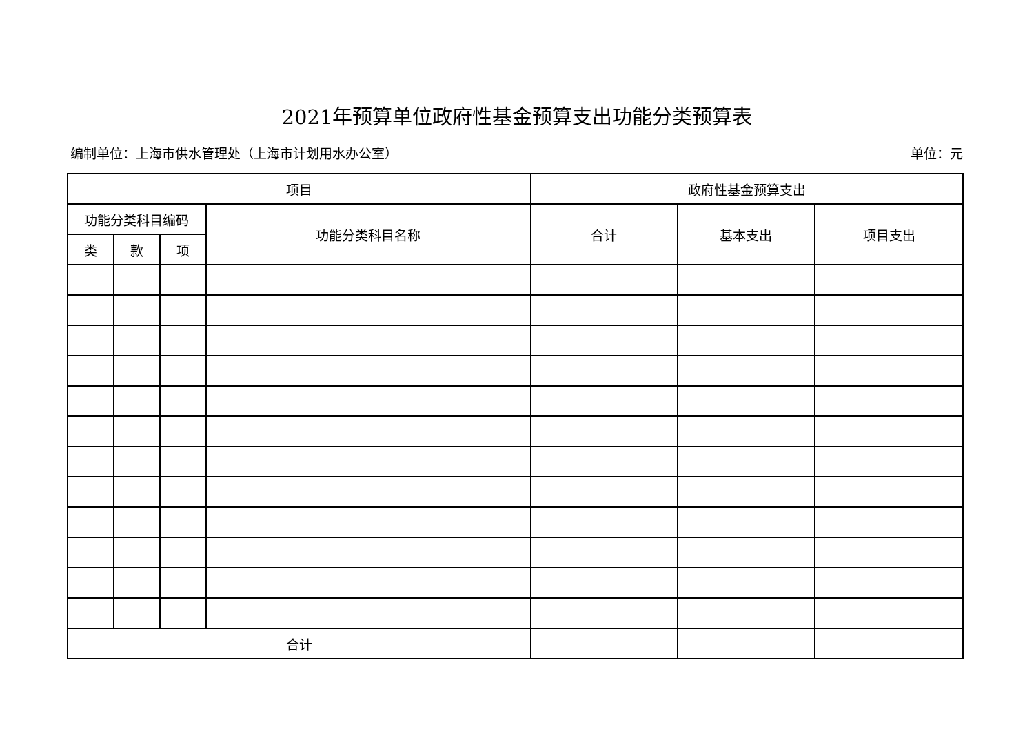2021年预算单位政府性基金预算支出功能分类预算表
编制单位：上海市供水管理处（上海市计划用水办公室） 单位：元
| 项目 | | | | 政府性基金预算支出 | | |
| --- | --- | --- | --- | --- | --- | --- |
| 功能分类科目编码 | | | 功能分类科目名称 | 合计 | 基本支出 | 项目支出 |
| 类 | 款 | 项 | | | | |
| 合计 | | | | | | |